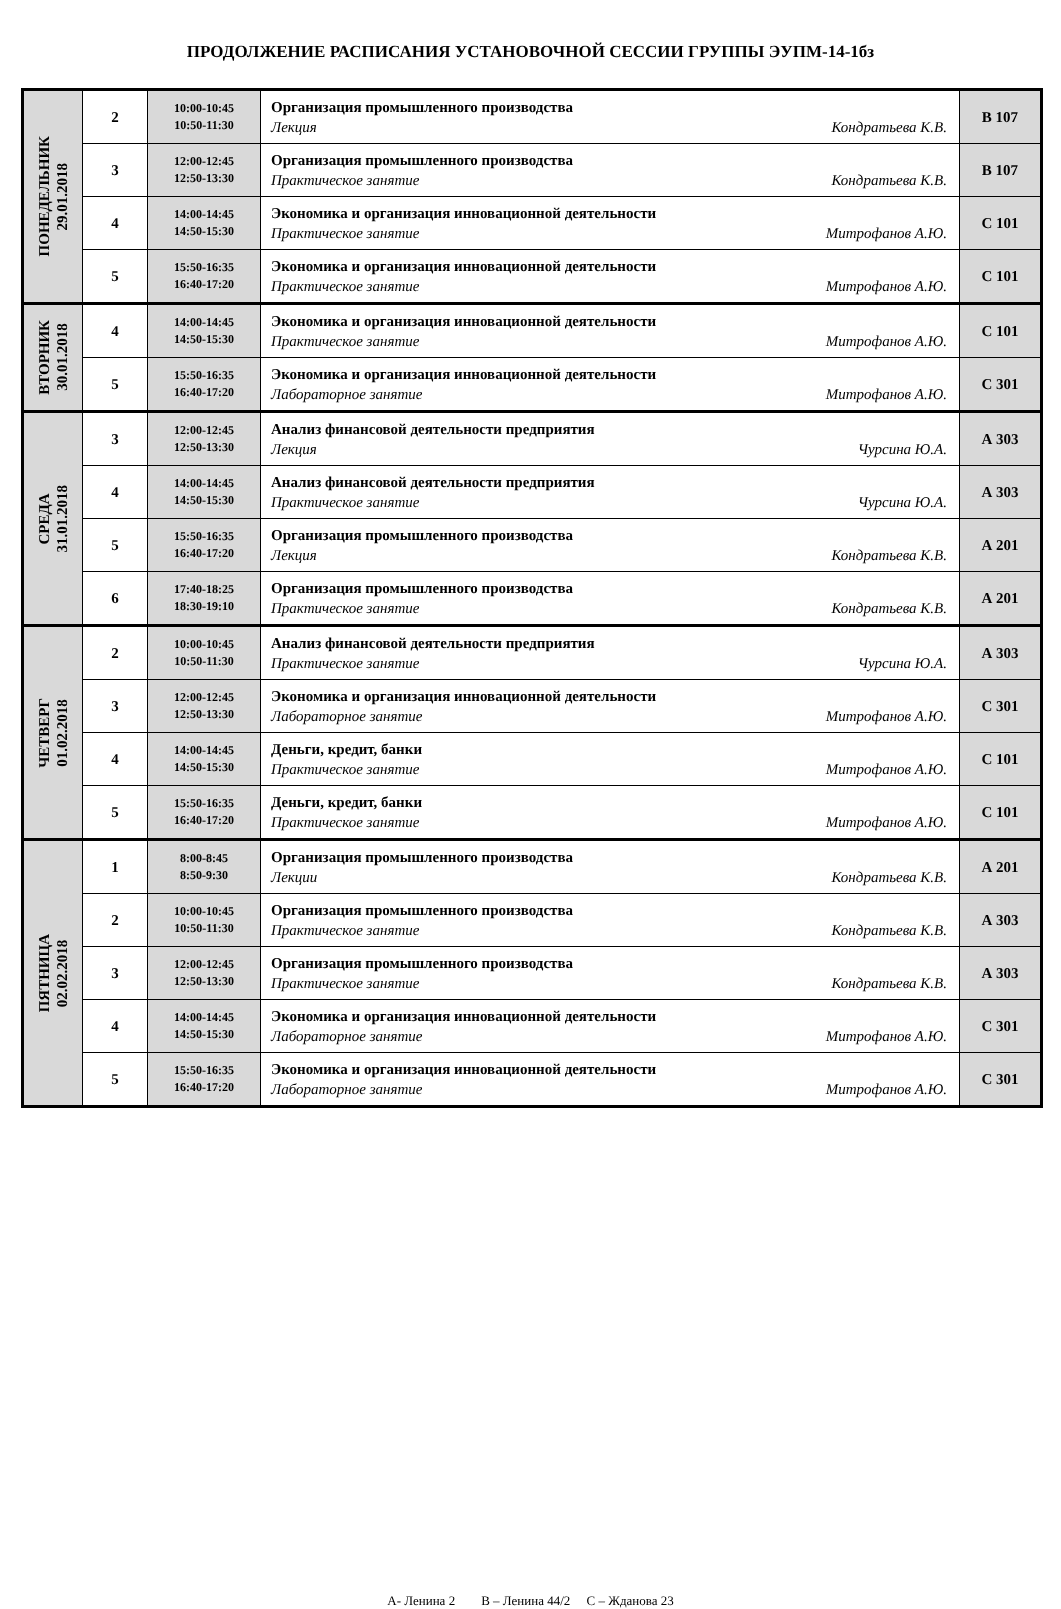ПРОДОЛЖЕНИЕ РАСПИСАНИЯ УСТАНОВОЧНОЙ СЕССИИ ГРУППЫ ЭУПМ-14-1бз
| ПОНЕДЕЛЬНИК 29.01.2018 | 2 | 10:00-10:45 10:50-11:30 | Организация промышленного производства Лекция Кондратьева К.В. | В 107 |
| | 3 | 12:00-12:45 12:50-13:30 | Организация промышленного производства Практическое занятие Кондратьева К.В. | В 107 |
| | 4 | 14:00-14:45 14:50-15:30 | Экономика и организация инновационной деятельности Практическое занятие Митрофанов А.Ю. | С 101 |
| | 5 | 15:50-16:35 16:40-17:20 | Экономика и организация инновационной деятельности Практическое занятие Митрофанов А.Ю. | С 101 |
| ВТОРНИК 30.01.2018 | 4 | 14:00-14:45 14:50-15:30 | Экономика и организация инновационной деятельности Практическое занятие Митрофанов А.Ю. | С 101 |
| | 5 | 15:50-16:35 16:40-17:20 | Экономика и организация инновационной деятельности Лабораторное занятие Митрофанов А.Ю. | С 301 |
| СРЕДА 31.01.2018 | 3 | 12:00-12:45 12:50-13:30 | Анализ финансовой деятельности предприятия Лекция Чурсина Ю.А. | А 303 |
| | 4 | 14:00-14:45 14:50-15:30 | Анализ финансовой деятельности предприятия Практическое занятие Чурсина Ю.А. | А 303 |
| | 5 | 15:50-16:35 16:40-17:20 | Организация промышленного производства Лекция Кондратьева К.В. | А 201 |
| | 6 | 17:40-18:25 18:30-19:10 | Организация промышленного производства Практическое занятие Кондратьева К.В. | А 201 |
| ЧЕТВЕРГ 01.02.2018 | 2 | 10:00-10:45 10:50-11:30 | Анализ финансовой деятельности предприятия Практическое занятие Чурсина Ю.А. | А 303 |
| | 3 | 12:00-12:45 12:50-13:30 | Экономика и организация инновационной деятельности Лабораторное занятие Митрофанов А.Ю. | С 301 |
| | 4 | 14:00-14:45 14:50-15:30 | Деньги, кредит, банки Практическое занятие Митрофанов А.Ю. | С 101 |
| | 5 | 15:50-16:35 16:40-17:20 | Деньги, кредит, банки Практическое занятие Митрофанов А.Ю. | С 101 |
| ПЯТНИЦА 02.02.2018 | 1 | 8:00-8:45 8:50-9:30 | Организация промышленного производства Лекции Кондратьева К.В. | А 201 |
| | 2 | 10:00-10:45 10:50-11:30 | Организация промышленного производства Практическое занятие Кондратьева К.В. | А 303 |
| | 3 | 12:00-12:45 12:50-13:30 | Организация промышленного производства Практическое занятие Кондратьева К.В. | А 303 |
| | 4 | 14:00-14:45 14:50-15:30 | Экономика и организация инновационной деятельности Лабораторное занятие Митрофанов А.Ю. | С 301 |
| | 5 | 15:50-16:35 16:40-17:20 | Экономика и организация инновационной деятельности Лабораторное занятие Митрофанов А.Ю. | С 301 |
А- Ленина 2 В – Ленина 44/2 С – Жданова 23